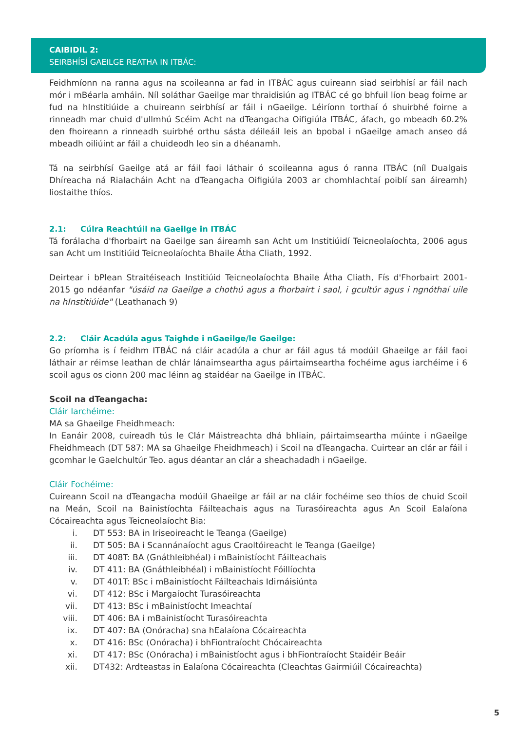CAIBIDIL 2:
SEIRBHÍSÍ GAEILGE REATHA IN ITBÁC:
Feidhmíonn na ranna agus na scoileanna ar fad in ITBÁC agus cuireann siad seirbhísí ar fáil nach mór i mBéarla amháin. Níl soláthar Gaeilge mar thraidisiún ag ITBÁC cé go bhfuil líon beag foirne ar fud na hInstitiúide a chuireann seirbhísí ar fáil i nGaeilge. Léiríonn torthaí ó shuirbhé foirne a rinneadh mar chuid d'ullmhú Scéim Acht na dTeangacha Oifigiúla ITBÁC, áfach, go mbeadh 60.2% den fhoireann a rinneadh suirbhé orthu sásta déileáil leis an bpobal i nGaeilge amach anseo dá mbeadh oiliúint ar fáil a chuideodh leo sin a dhéanamh.
Tá na seirbhísí Gaeilge atá ar fáil faoi láthair ó scoileanna agus ó ranna ITBÁC (níl Dualgais Dhíreacha ná Rialacháin Acht na dTeangacha Oifigiúla 2003 ar chomhlachtaí poiblí san áireamh) liostaithe thíos.
2.1: Cúlra Reachtúil na Gaeilge in ITBÁC
Tá forálacha d'fhorbairt na Gaeilge san áireamh san Acht um Institiúidí Teicneolaíochta, 2006 agus san Acht um Institiúid Teicneolaíochta Bhaile Átha Cliath, 1992.
Deirtear i bPlean Straitéiseach Institiúid Teicneolaíochta Bhaile Átha Cliath, Fís d'Fhorbairt 2001-2015 go ndéanfar "úsáid na Gaeilge a chothú agus a fhorbairt i saol, i gcultúr agus i ngnóthaí uile na hInstitiúide" (Leathanach 9)
2.2: Cláir Acadúla agus Taighde i nGaeilge/le Gaeilge:
Go príomha is í feidhm ITBÁC ná cláir acadúla a chur ar fáil agus tá modúil Ghaeilge ar fáil faoi láthair ar réimse leathan de chlár lánaimseartha agus páirtaimseartha fochéime agus iarchéime i 6 scoil agus os cionn 200 mac léinn ag staidéar na Gaeilge in ITBÁC.
Scoil na dTeangacha:
Cláir Iarchéime:
MA sa Ghaeilge Fheidhmeach:
In Eanáir 2008, cuireadh tús le Clár Máistreachta dhá bhliain, páirtaimseartha múinte i nGaeilge Fheidhmeach (DT 587: MA sa Ghaeilge Fheidhmeach) i Scoil na dTeangacha. Cuirtear an clár ar fáil i gcomhar le Gaelchultúr Teo. agus déantar an clár a sheachadadh i nGaeilge.
Cláir Fochéime:
Cuireann Scoil na dTeangacha modúil Ghaeilge ar fáil ar na cláir fochéime seo thíos de chuid Scoil na Meán, Scoil na Bainistíochta Fáilteachais agus na Turasóireachta agus An Scoil Ealaíona Cócaireachta agus Teicneolaíocht Bia:
i. DT 553: BA in Iriseoireacht le Teanga (Gaeilge)
ii. DT 505: BA i Scannánaíocht agus Craoltóireacht le Teanga (Gaeilge)
iii. DT 408T: BA (Gnáthleibhéal) i mBainistíocht Fáilteachais
iv. DT 411: BA (Gnáthleibhéal) i mBainistíocht Fóillíochta
v. DT 401T: BSc i mBainistíocht Fáilteachais Idirnáisiúnta
vi. DT 412: BSc i Margaíocht Turasóireachta
vii. DT 413: BSc i mBainistíocht Imeachtaí
viii. DT 406: BA i mBainistíocht Turasóireachta
ix. DT 407: BA (Onóracha) sna hEalaíona Cócaireachta
x. DT 416: BSc (Onóracha) i bhFiontraíocht Chócaireachta
xi. DT 417: BSc (Onóracha) i mBainistíocht agus i bhFiontraíocht Staidéir Beáir
xii. DT432: Ardteastas in Ealaíona Cócaireachta (Cleachtas Gairmiúil Cócaireachta)
5